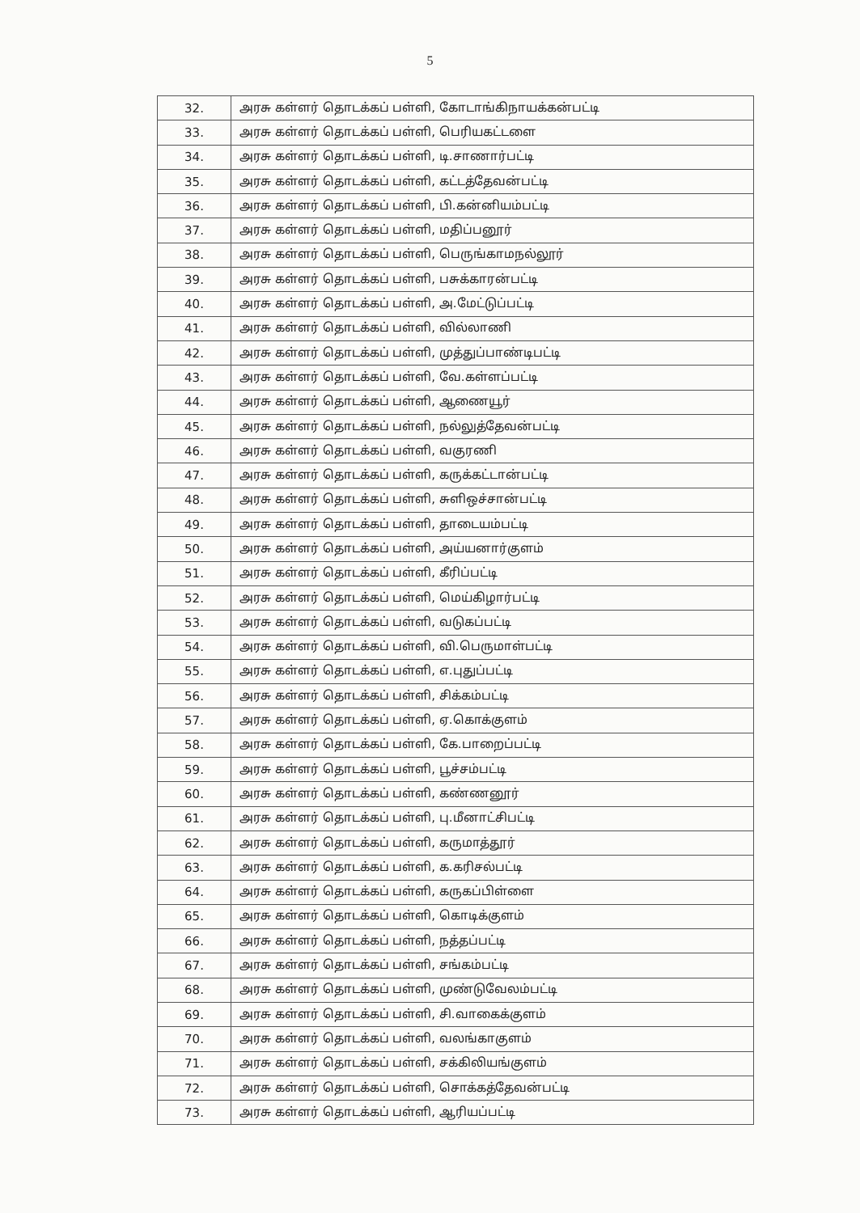5
| 32. | அரசு கள்ளர் தொடக்கப் பள்ளி, கோடாங்கிநாயக்கன்பட்டி |
| 33. | அரசு கள்ளர் தொடக்கப் பள்ளி, பெரியகட்டளை |
| 34. | அரசு கள்ளர் தொடக்கப் பள்ளி, டி.சாணார்பட்டி |
| 35. | அரசு கள்ளர் தொடக்கப் பள்ளி, கட்டத்தேவன்பட்டி |
| 36. | அரசு கள்ளர் தொடக்கப் பள்ளி, பி.கன்னியம்பட்டி |
| 37. | அரசு கள்ளர் தொடக்கப் பள்ளி, மதிப்பனூர் |
| 38. | அரசு கள்ளர் தொடக்கப் பள்ளி, பெருங்காமநல்லூர் |
| 39. | அரசு கள்ளர் தொடக்கப் பள்ளி, பசுக்காரன்பட்டி |
| 40. | அரசு கள்ளர் தொடக்கப் பள்ளி, அ.மேட்டுப்பட்டி |
| 41. | அரசு கள்ளர் தொடக்கப் பள்ளி, வில்லாணி |
| 42. | அரசு கள்ளர் தொடக்கப் பள்ளி, முத்துப்பாண்டிபட்டி |
| 43. | அரசு கள்ளர் தொடக்கப் பள்ளி, வே.கள்ளப்பட்டி |
| 44. | அரசு கள்ளர் தொடக்கப் பள்ளி, ஆணையூர் |
| 45. | அரசு கள்ளர் தொடக்கப் பள்ளி, நல்லுத்தேவன்பட்டி |
| 46. | அரசு கள்ளர் தொடக்கப் பள்ளி, வகுரணி |
| 47. | அரசு கள்ளர் தொடக்கப் பள்ளி, கருக்கட்டான்பட்டி |
| 48. | அரசு கள்ளர் தொடக்கப் பள்ளி, சுளிஒச்சான்பட்டி |
| 49. | அரசு கள்ளர் தொடக்கப் பள்ளி, தாடையம்பட்டி |
| 50. | அரசு கள்ளர் தொடக்கப் பள்ளி, அய்யனார்குளம் |
| 51. | அரசு கள்ளர் தொடக்கப் பள்ளி, கீரிப்பட்டி |
| 52. | அரசு கள்ளர் தொடக்கப் பள்ளி, மெய்கிழார்பட்டி |
| 53. | அரசு கள்ளர் தொடக்கப் பள்ளி, வடுகப்பட்டி |
| 54. | அரசு கள்ளர் தொடக்கப் பள்ளி, வி.பெருமாள்பட்டி |
| 55. | அரசு கள்ளர் தொடக்கப் பள்ளி, எ.புதுப்பட்டி |
| 56. | அரசு கள்ளர் தொடக்கப் பள்ளி, சிக்கம்பட்டி |
| 57. | அரசு கள்ளர் தொடக்கப் பள்ளி, ஏ.கொக்குளம் |
| 58. | அரசு கள்ளர் தொடக்கப் பள்ளி, கே.பாறைப்பட்டி |
| 59. | அரசு கள்ளர் தொடக்கப் பள்ளி, பூச்சம்பட்டி |
| 60. | அரசு கள்ளர் தொடக்கப் பள்ளி, கண்ணனூர் |
| 61. | அரசு கள்ளர் தொடக்கப் பள்ளி, பு.மீனாட்சிபட்டி |
| 62. | அரசு கள்ளர் தொடக்கப் பள்ளி, கருமாத்தூர் |
| 63. | அரசு கள்ளர் தொடக்கப் பள்ளி, க.கரிசல்பட்டி |
| 64. | அரசு கள்ளர் தொடக்கப் பள்ளி, கருகப்பிள்ளை |
| 65. | அரசு கள்ளர் தொடக்கப் பள்ளி, கொடிக்குளம் |
| 66. | அரசு கள்ளர் தொடக்கப் பள்ளி, நத்தப்பட்டி |
| 67. | அரசு கள்ளர் தொடக்கப் பள்ளி, சங்கம்பட்டி |
| 68. | அரசு கள்ளர் தொடக்கப் பள்ளி, முண்டுவேலம்பட்டி |
| 69. | அரசு கள்ளர் தொடக்கப் பள்ளி, சி.வாகைக்குளம் |
| 70. | அரசு கள்ளர் தொடக்கப் பள்ளி, வலங்காகுளம் |
| 71. | அரசு கள்ளர் தொடக்கப் பள்ளி, சக்கிலியங்குளம் |
| 72. | அரசு கள்ளர் தொடக்கப் பள்ளி, சொக்கத்தேவன்பட்டி |
| 73. | அரசு கள்ளர் தொடக்கப் பள்ளி, ஆரியப்பட்டி |